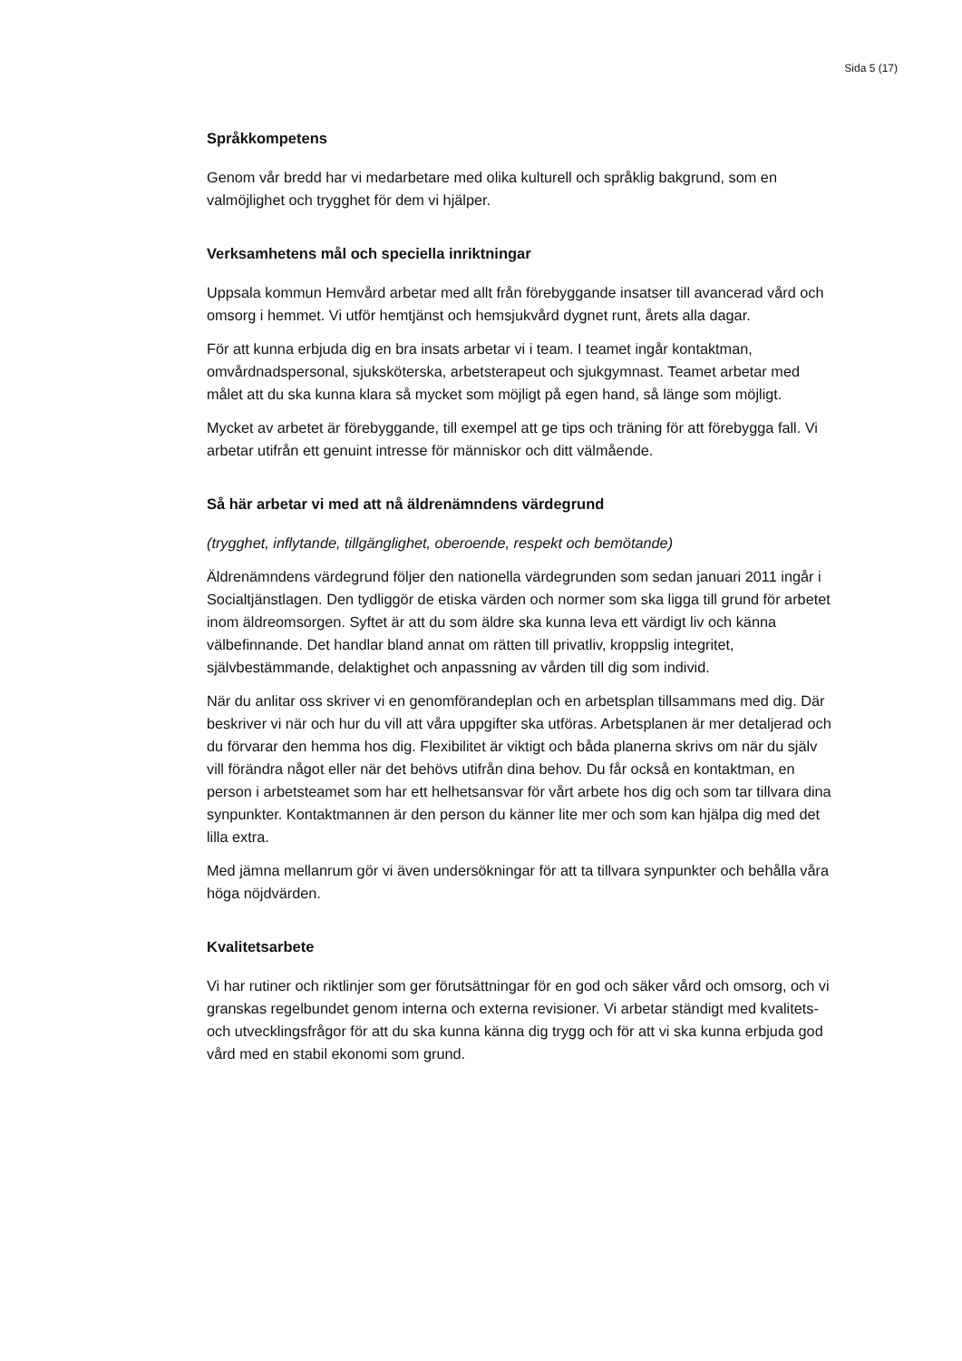Sida 5 (17)
Språkkompetens
Genom vår bredd har vi medarbetare med olika kulturell och språklig bakgrund, som en valmöjlighet och trygghet för dem vi hjälper.
Verksamhetens mål och speciella inriktningar
Uppsala kommun Hemvård arbetar med allt från förebyggande insatser till avancerad vård och omsorg i hemmet. Vi utför hemtjänst och hemsjukvård dygnet runt, årets alla dagar.
För att kunna erbjuda dig en bra insats arbetar vi i team. I teamet ingår kontaktman, omvårdnadspersonal, sjuksköterska, arbetsterapeut och sjukgymnast. Teamet arbetar med målet att du ska kunna klara så mycket som möjligt på egen hand, så länge som möjligt.
Mycket av arbetet är förebyggande, till exempel att ge tips och träning för att förebygga fall. Vi arbetar utifrån ett genuint intresse för människor och ditt välmående.
Så här arbetar vi med att nå äldrenämndens värdegrund
(trygghet, inflytande, tillgänglighet, oberoende, respekt och bemötande)
Äldrenämndens värdegrund följer den nationella värdegrunden som sedan januari 2011 ingår i Socialtjänstlagen. Den tydliggör de etiska värden och normer som ska ligga till grund för arbetet inom äldreomsorgen. Syftet är att du som äldre ska kunna leva ett värdigt liv och känna välbefinnande. Det handlar bland annat om rätten till privatliv, kroppslig integritet, självbestämmande, delaktighet och anpassning av vården till dig som individ.
När du anlitar oss skriver vi en genomförandeplan och en arbetsplan tillsammans med dig. Där beskriver vi när och hur du vill att våra uppgifter ska utföras. Arbetsplanen är mer detaljerad och du förvarar den hemma hos dig. Flexibilitet är viktigt och båda planerna skrivs om när du själv vill förändra något eller när det behövs utifrån dina behov. Du får också en kontaktman, en person i arbetsteamet som har ett helhetsansvar för vårt arbete hos dig och som tar tillvara dina synpunkter. Kontaktmannen är den person du känner lite mer och som kan hjälpa dig med det lilla extra.
Med jämna mellanrum gör vi även undersökningar för att ta tillvara synpunkter och behålla våra höga nöjdvärden.
Kvalitetsarbete
Vi har rutiner och riktlinjer som ger förutsättningar för en god och säker vård och omsorg, och vi granskas regelbundet genom interna och externa revisioner. Vi arbetar ständigt med kvalitets- och utvecklingsfrågor för att du ska kunna känna dig trygg och för att vi ska kunna erbjuda god vård med en stabil ekonomi som grund.